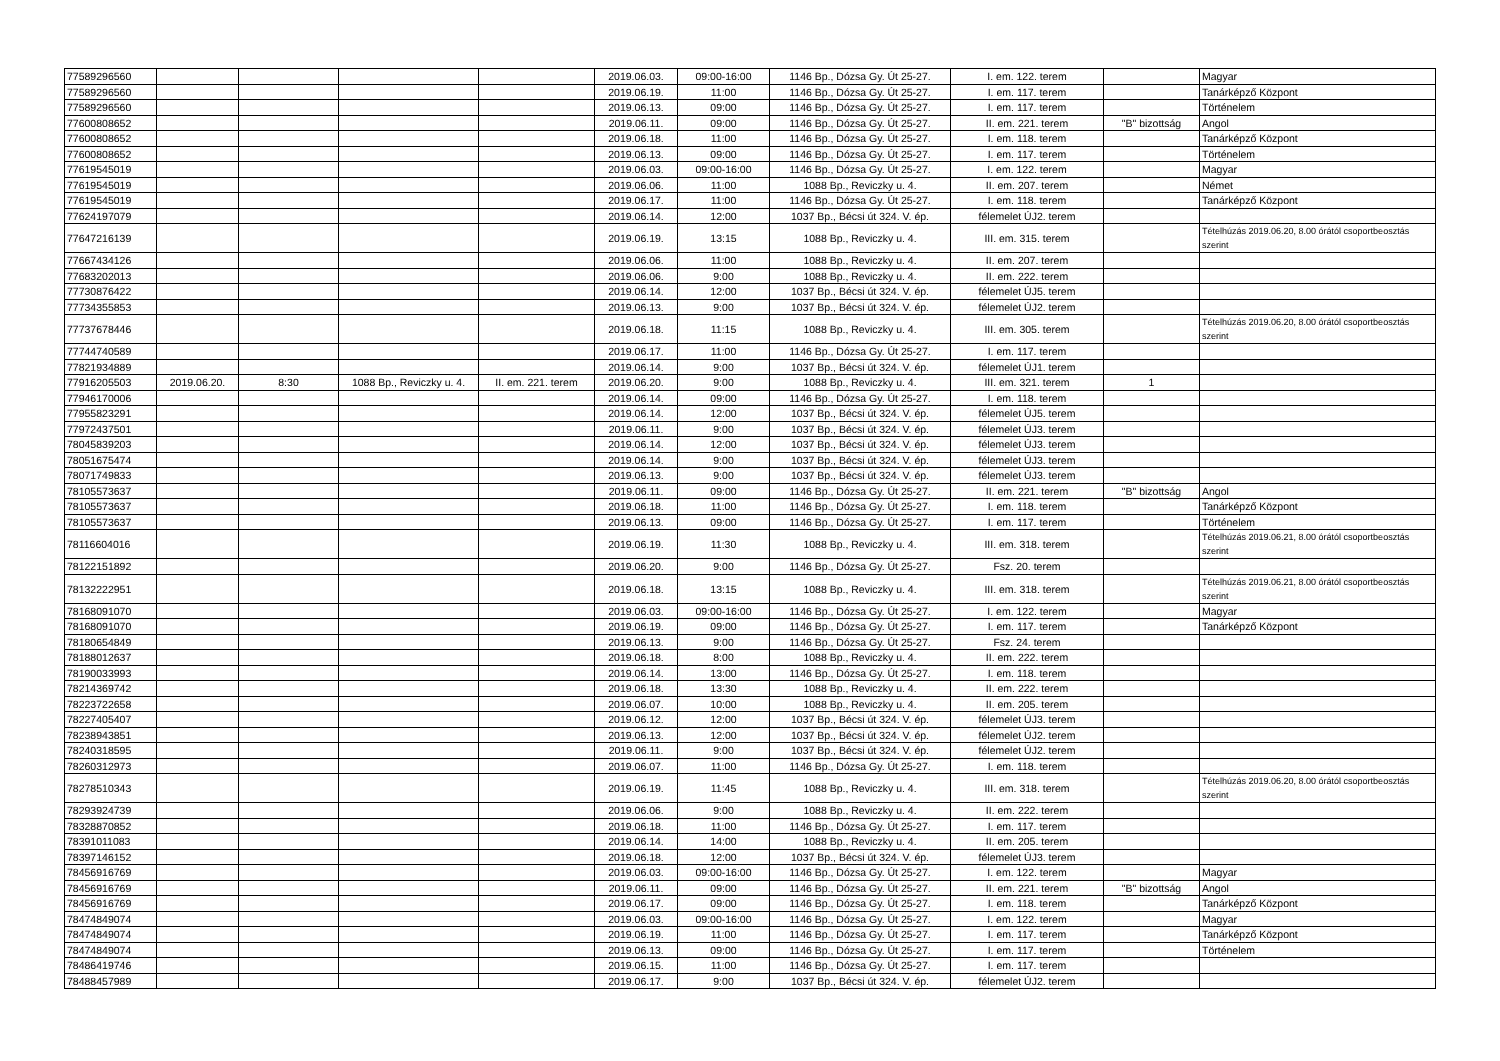| 77589296560 | | | | | 2019.06.03. | 09:00-16:00 | 1146 Bp., Dózsa Gy. Út 25-27. | I. em. 122. terem | | Magyar |
| 77589296560 | | | | | 2019.06.19. | 11:00 | 1146 Bp., Dózsa Gy. Út 25-27. | I. em. 117. terem | | Tanárképző Központ |
| 77589296560 | | | | | 2019.06.13. | 09:00 | 1146 Bp., Dózsa Gy. Út 25-27. | I. em. 117. terem | | Történelem |
| 77600808652 | | | | | 2019.06.11. | 09:00 | 1146 Bp., Dózsa Gy. Út 25-27. | II. em. 221. terem | "B" bizottság | Angol |
| 77600808652 | | | | | 2019.06.18. | 11:00 | 1146 Bp., Dózsa Gy. Út 25-27. | I. em. 118. terem | | Tanárképző Központ |
| 77600808652 | | | | | 2019.06.13. | 09:00 | 1146 Bp., Dózsa Gy. Út 25-27. | I. em. 117. terem | | Történelem |
| 77619545019 | | | | | 2019.06.03. | 09:00-16:00 | 1146 Bp., Dózsa Gy. Út 25-27. | I. em. 122. terem | | Magyar |
| 77619545019 | | | | | 2019.06.06. | 11:00 | 1088 Bp., Reviczky u. 4. | II. em. 207. terem | | Német |
| 77619545019 | | | | | 2019.06.17. | 11:00 | 1146 Bp., Dózsa Gy. Út 25-27. | I. em. 118. terem | | Tanárképző Központ |
| 77624197079 | | | | | 2019.06.14. | 12:00 | 1037 Bp., Bécsi út 324. V. ép. | félemelet ÚJ2. terem | | |
| 77647216139 | | | | | 2019.06.19. | 13:15 | 1088 Bp., Reviczky u. 4. | III. em. 315. terem | | Tételhúzás 2019.06.20, 8.00 órától csoportbeosztás szerint |
| 77667434126 | | | | | 2019.06.06. | 11:00 | 1088 Bp., Reviczky u. 4. | II. em. 207. terem | | |
| 77683202013 | | | | | 2019.06.06. | 9:00 | 1088 Bp., Reviczky u. 4. | II. em. 222. terem | | |
| 77730876422 | | | | | 2019.06.14. | 12:00 | 1037 Bp., Bécsi út 324. V. ép. | félemelet ÚJ5. terem | | |
| 77734355853 | | | | | 2019.06.13. | 9:00 | 1037 Bp., Bécsi út 324. V. ép. | félemelet ÚJ2. terem | | |
| 77737678446 | | | | | 2019.06.18. | 11:15 | 1088 Bp., Reviczky u. 4. | III. em. 305. terem | | Tételhúzás 2019.06.20, 8.00 órától csoportbeosztás szerint |
| 77744740589 | | | | | 2019.06.17. | 11:00 | 1146 Bp., Dózsa Gy. Út 25-27. | I. em. 117. terem | | |
| 77821934889 | | | | | 2019.06.14. | 9:00 | 1037 Bp., Bécsi út 324. V. ép. | félemelet ÚJ1. terem | | |
| 77916205503 | 2019.06.20. | 8:30 | 1088 Bp., Reviczky u. 4. | II. em. 221. terem | 2019.06.20. | 9:00 | 1088 Bp., Reviczky u. 4. | III. em. 321. terem | 1 | |
| 77946170006 | | | | | 2019.06.14. | 09:00 | 1146 Bp., Dózsa Gy. Út 25-27. | I. em. 118. terem | | |
| 77955823291 | | | | | 2019.06.14. | 12:00 | 1037 Bp., Bécsi út 324. V. ép. | félemelet ÚJ5. terem | | |
| 77972437501 | | | | | 2019.06.11. | 9:00 | 1037 Bp., Bécsi út 324. V. ép. | félemelet ÚJ3. terem | | |
| 78045839203 | | | | | 2019.06.14. | 12:00 | 1037 Bp., Bécsi út 324. V. ép. | félemelet ÚJ3. terem | | |
| 78051675474 | | | | | 2019.06.14. | 9:00 | 1037 Bp., Bécsi út 324. V. ép. | félemelet ÚJ3. terem | | |
| 78071749833 | | | | | 2019.06.13. | 9:00 | 1037 Bp., Bécsi út 324. V. ép. | félemelet ÚJ3. terem | | |
| 78105573637 | | | | | 2019.06.11. | 09:00 | 1146 Bp., Dózsa Gy. Út 25-27. | II. em. 221. terem | "B" bizottság | Angol |
| 78105573637 | | | | | 2019.06.18. | 11:00 | 1146 Bp., Dózsa Gy. Út 25-27. | I. em. 118. terem | | Tanárképző Központ |
| 78105573637 | | | | | 2019.06.13. | 09:00 | 1146 Bp., Dózsa Gy. Út 25-27. | I. em. 117. terem | | Történelem |
| 78116604016 | | | | | 2019.06.19. | 11:30 | 1088 Bp., Reviczky u. 4. | III. em. 318. terem | | Tételhúzás 2019.06.21, 8.00 órától csoportbeosztás szerint |
| 78122151892 | | | | | 2019.06.20. | 9:00 | 1146 Bp., Dózsa Gy. Út 25-27. | Fsz. 20. terem | | |
| 78132222951 | | | | | 2019.06.18. | 13:15 | 1088 Bp., Reviczky u. 4. | III. em. 318. terem | | Tételhúzás 2019.06.21, 8.00 órától csoportbeosztás szerint |
| 78168091070 | | | | | 2019.06.03. | 09:00-16:00 | 1146 Bp., Dózsa Gy. Út 25-27. | I. em. 122. terem | | Magyar |
| 78168091070 | | | | | 2019.06.19. | 09:00 | 1146 Bp., Dózsa Gy. Út 25-27. | I. em. 117. terem | | Tanárképző Központ |
| 78180654849 | | | | | 2019.06.13. | 9:00 | 1146 Bp., Dózsa Gy. Út 25-27. | Fsz. 24. terem | | |
| 78188012637 | | | | | 2019.06.18. | 8:00 | 1088 Bp., Reviczky u. 4. | II. em. 222. terem | | |
| 78190033993 | | | | | 2019.06.14. | 13:00 | 1146 Bp., Dózsa Gy. Út 25-27. | I. em. 118. terem | | |
| 78214369742 | | | | | 2019.06.18. | 13:30 | 1088 Bp., Reviczky u. 4. | II. em. 222. terem | | |
| 78223722658 | | | | | 2019.06.07. | 10:00 | 1088 Bp., Reviczky u. 4. | II. em. 205. terem | | |
| 78227405407 | | | | | 2019.06.12. | 12:00 | 1037 Bp., Bécsi út 324. V. ép. | félemelet ÚJ3. terem | | |
| 78238943851 | | | | | 2019.06.13. | 12:00 | 1037 Bp., Bécsi út 324. V. ép. | félemelet ÚJ2. terem | | |
| 78240318595 | | | | | 2019.06.11. | 9:00 | 1037 Bp., Bécsi út 324. V. ép. | félemelet ÚJ2. terem | | |
| 78260312973 | | | | | 2019.06.07. | 11:00 | 1146 Bp., Dózsa Gy. Út 25-27. | I. em. 118. terem | | |
| 78278510343 | | | | | 2019.06.19. | 11:45 | 1088 Bp., Reviczky u. 4. | III. em. 318. terem | | Tételhúzás 2019.06.20, 8.00 órától csoportbeosztás szerint |
| 78293924739 | | | | | 2019.06.06. | 9:00 | 1088 Bp., Reviczky u. 4. | II. em. 222. terem | | |
| 78328870852 | | | | | 2019.06.18. | 11:00 | 1146 Bp., Dózsa Gy. Út 25-27. | I. em. 117. terem | | |
| 78391011083 | | | | | 2019.06.14. | 14:00 | 1088 Bp., Reviczky u. 4. | II. em. 205. terem | | |
| 78397146152 | | | | | 2019.06.18. | 12:00 | 1037 Bp., Bécsi út 324. V. ép. | félemelet ÚJ3. terem | | |
| 78456916769 | | | | | 2019.06.03. | 09:00-16:00 | 1146 Bp., Dózsa Gy. Út 25-27. | I. em. 122. terem | | Magyar |
| 78456916769 | | | | | 2019.06.11. | 09:00 | 1146 Bp., Dózsa Gy. Út 25-27. | II. em. 221. terem | "B" bizottság | Angol |
| 78456916769 | | | | | 2019.06.17. | 09:00 | 1146 Bp., Dózsa Gy. Út 25-27. | I. em. 118. terem | | Tanárképző Központ |
| 78474849074 | | | | | 2019.06.03. | 09:00-16:00 | 1146 Bp., Dózsa Gy. Út 25-27. | I. em. 122. terem | | Magyar |
| 78474849074 | | | | | 2019.06.19. | 11:00 | 1146 Bp., Dózsa Gy. Út 25-27. | I. em. 117. terem | | Tanárképző Központ |
| 78474849074 | | | | | 2019.06.13. | 09:00 | 1146 Bp., Dózsa Gy. Út 25-27. | I. em. 117. terem | | Történelem |
| 78486419746 | | | | | 2019.06.15. | 11:00 | 1146 Bp., Dózsa Gy. Út 25-27. | I. em. 117. terem | | |
| 78488457989 | | | | | 2019.06.17. | 9:00 | 1037 Bp., Bécsi út 324. V. ép. | félemelet ÚJ2. terem | | |